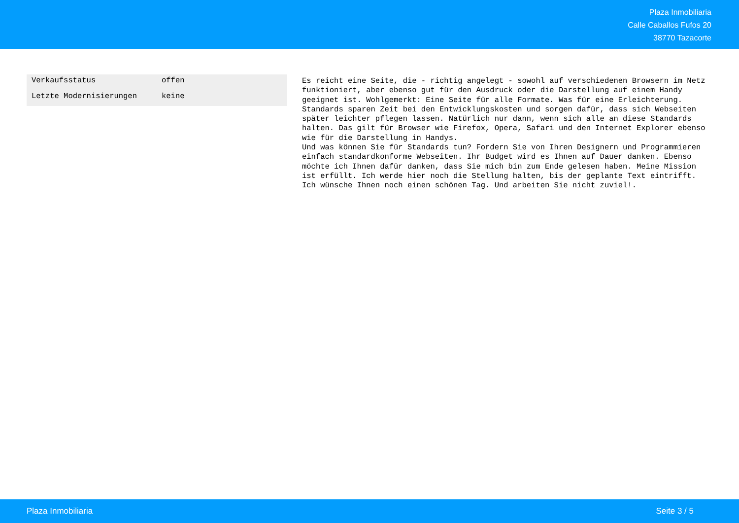Plaza Inmobiliaria
Calle Caballos Fufos 20
38770 Tazacorte
| Verkaufsstatus | offen |
| Letzte Modernisierungen | keine |
Es reicht eine Seite, die - richtig angelegt - sowohl auf verschiedenen Browsern im Netz funktioniert, aber ebenso gut für den Ausdruck oder die Darstellung auf einem Handy geeignet ist. Wohlgemerkt: Eine Seite für alle Formate. Was für eine Erleichterung. Standards sparen Zeit bei den Entwicklungskosten und sorgen dafür, dass sich Webseiten später leichter pflegen lassen. Natürlich nur dann, wenn sich alle an diese Standards halten. Das gilt für Browser wie Firefox, Opera, Safari und den Internet Explorer ebenso wie für die Darstellung in Handys.
Und was können Sie für Standards tun? Fordern Sie von Ihren Designern und Programmieren einfach standardkonforme Webseiten. Ihr Budget wird es Ihnen auf Dauer danken. Ebenso möchte ich Ihnen dafür danken, dass Sie mich bin zum Ende gelesen haben. Meine Mission ist erfüllt. Ich werde hier noch die Stellung halten, bis der geplante Text eintrifft. Ich wünsche Ihnen noch einen schönen Tag. Und arbeiten Sie nicht zuviel!.
Plaza Inmobiliaria Seite 3 / 5